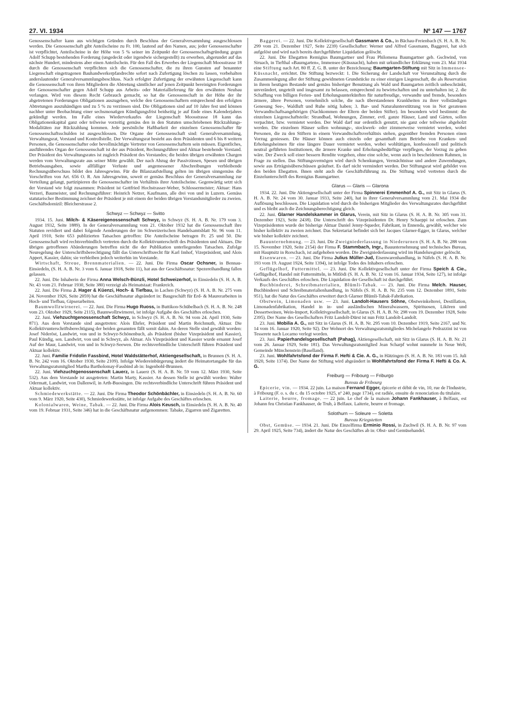27. VI. 1934 Nº 147 — 1767
Genossenschafter kann aus wichtigen Gründen durch Beschluss der Generalversammlung ausgeschlossen werden. Die Genossenschaft gibt Anteilscheine zu Fr. 100, lautend auf den Namen, aus; jeder Genossenschafter ist verpflichtet, Anteilscheine in der Höhe von 5 % seiner im Zeitpunkt der Genossenschaftsgründung gegen Adolf Schupp bestehenden Forderung (ungedeckt oder irgendwie sichergestellt) zu erwerben, abgerundet auf das nächste Hundert, mindestens aber einen Anteilschein. Für den Fall des Erwerbes der Liegenschaft Moosstrasse 18 durch die Genossenschaft verpflichten sich die Genossenschafter, die zu ihren Gunsten auf benannter Liegenschaft eingetragenen Bauhandwerkerpfandrechte sofort nach Zufertigung löschen zu lassen, vorbehalten anderslautender Generalversammlungsbeschluss. Nach erfolgter Zufertigung der erwähnten Liegenschaft kann die Genossenschaft von ihren Mitgliedern die Abtretung sämtlicher auf jenen Zeitpunkt bereinigten Forderungen der Genossenschafter gegen Adolf Schupp aus Arbeits- oder Materiallieferung für den erwähnten Neubau verlangen. Wird von diesem Recht Gebrauch gemacht, so hat die Genossenschaft in der Höhe der ihr abgetretenen Forderungen Obligationen auszugeben, welche den Genossenschaftern entsprechend den erfolgten Abtretungen auszuhändigen und zu 5 % zu verzinsen sind. Die Obligationen sind auf 10 Jahre fest und können nachher unter Beobachtung einer sechsmonatigen Kündigungsfrist beidseitig je auf Ende eines Kalenderjahres gekündigt werden. Im Falle eines Wiederverkaufes der Liegenschaft Moosstrasse 18 kann das Obligationenkapital ganz oder teilweise vorzeitig gemäss den in den Statuten umschriebenen Rückzahlungs-Modalitäten zur Rückzahlung kommen. Jede persönliche Haftbarkeit der einzelnen Genossenschafter für Genossenschaftsschulden ist ausgeschlossen. Die Organe der Genossenschaft sind: Generalversammlung, Verwaltungsrat, Vorstand und Kontrollstelle. Der Verwaltungsrat besteht aus dem Präsidenten und 6 bis 8 weitern Personen, die Genossenschafter oder bevollmächtigte Vertreter von Genossenschaftern sein müssen. Eigentliches, ausführendes Organ der Genossenschaft ist der aus Präsident, Rechnungsführer und Aktuar bestehende Vorstand. Der Präsident des Verwaltungsrates ist zugleich Präsident des Vorstandes; die beiden übrigen erwähnten Chargen werden vom Verwaltungsrate aus seiner Mitte gewählt. Der nach Abzug der Passivzinsen, Spesen und übrigen Betriebsausgaben, sowie allfälliger Verluste und angemessener Abschreibungen verbleibende Rechnungsüberschuss bildet den Jahresgewinn. Für die Bilanzaufstellung gelten im übrigen sinngemäss die Vorschriften von Art. 656 O. R. Am Jahresgewinn, soweit er gemäss Beschluss der Generalversammlung zur Verteilung gelangt, partizipieren die Genossenschafter im Verhältnis ihrer Anteilscheine. Gegenwärtig setzt sich der Vorstand wie folgt zusammen: Präsident ist Gottfried Hochstrasser-Weber, Schlossermeister; Aktuar: Hans Verzeri, Baumeister, und Rechnungsführer: Heinrich Netzer, Kaufmann, alle drei von und in Luzern. Gemäss statutarischer Bestimmung zeichnet der Präsident je mit einem der beiden übrigen Vorstandsmitglieder zu zweien. Geschäftsdomizil: Bleicherstrasse 2.
Schwyz — Schwyz — Svitto
1934. 15. Juni. Milch- & Käsereigenossenschaft Schwyz, in Schwyz (S. H. A. B. Nr. 179 vom 3. August 1932, Seite 1889). In der Generalversammlung vom 21. Oktober 1932 hat die Genossenschaft ihre Statuten revidiert und dabei folgende Aenderungen der im Schweizerischen Handelsamtsblatt Nr. 96 vom 11. April 1910, Seite 653 publizierten Tatsachen getroffen: Die Anteilscheine betragen Fr. 25 und 50. Die Genossenschaft wird rechtsverbindlich vertreten durch die Kollektivunterschrift des Präsidenten und Aktuars. Die übrigen getroffenen Abänderungen betreffen nicht die der Publikation unterliegenden Tatsachen. Zufolge Neuregelung der Unterschriftsberechtigung fällt das Unterschriftsrecht für Karl Imhof, Vizepräsident, und Alois Appert, Kassier, dahin; sie verbleiben jedoch weiterhin im Vorstande.
Wirtschaft, Streue, Brennmaterialien. — 22. Juni. Die Firma Oscar Ochsner, in Bennau-Einsiedeln, (S. H. A. B. Nr. 3 vom 6. Januar 1918, Seite 11), hat aus der Geschäftsnatur: Spezereihandlung fallen gelassen.
22. Juni. Die Inhaberin der Firma Anna Welsch-Bünzli, Hotel Schweizerhof, in Einsiedeln (S. H. A. B. Nr. 43 vom 21. Februar 1930, Seite 380) verzeigt als Heimatstaat: Frankreich.
22. Juni. Die Firma J. Hager & Küenzi, Hoch- & Tiefbau, in Lachen (Schwyz) (S. H. A. B. Nr. 275 vom 24. November 1926, Seite 2059) hat die Geschäftsnatur abgeändert in: Baugeschäft für Erd- & Maurerarbeiten in Hoch- und Tiefbau, Gipserarbeiten.
Baumwollzwirnerei. — 22. Juni. Die Firma Hugo Ruoss, in Buttikon-Schübelbach (S. H. A. B. Nr. 248 vom 23. Oktober 1929, Seite 2115), Baumwollzwirnerei, ist infolge Aufgabe des Geschäftes erloschen.
22. Juni. Viehzuchtgenossenschaft Schwyz, in Schwyz (S. H. A. B. Nr. 94 vom 24. April 1930, Seite 871). Aus dem Vorstande sind ausgetreten: Alois Ehrler, Präsident und Martin Reichmuth, Aktuar. Die Kollektivunterschriftsberechtigung der beiden genannten fällt somit dahin. An deren Stelle sind gewählt worden: Josef Nideröst, Landwirt, von und in Schwyz-Schönenbuch, als Präsident (bisher Vizepräsident und Kassier), Paul Kündig, sen. Landwirt, von und in Schwyz, als Aktuar. Als Vizepräsident und Kassier wurde ernannt Josef Auf der Maur, Landwirt, von und in Schwyz-Seewen. Die rechtsverbindliche Unterschrift führen Präsident und Aktuar kollektiv.
22. Juni. Familie Fridolin Fassbind, Hotel Waldstätterhof, Aktiengesellschaft, in Brunnen (S. H. A. B. Nr. 242 vom 16. Oktober 1930, Seite 2109). Infolge Wiedereinbürgerung ändert die Heimatortangabe für das Verwaltungsratsmitglied Martha Bartholomay-Fassbind ab in: Ingenbohl-Brunnen.
22. Juni. Viehzuchtgenossenschaft Lauerz, in Lauerz (S. H. A. B. Nr. 59 vom 12. März 1930, Seite 532). Aus dem Vorstande ist ausgetreten: Martin Marty, Kassier. An dessen Stelle ist gewählt worden: Walter Odermatt, Landwirt, von Dallenwil, in Arth-Buosingen. Die rechtsverbindliche Unterschrift führen Präsident und Aktuar kollektiv.
Schmiedewerkstätte. — 22. Juni. Die Firma Theodor Schönbächler, in Einsiedeln (S. H. A. B. Nr. 60 vom 9. März 1920, Seite 430), Schmiedewerkstätte, ist infolge Aufgabe des Geschäftes erloschen.
Kolonialwaren, Weine, Tabak. — 22. Juni. Die Firma Alois Keusch, in Einsiedeln (S. H. A. B. Nr. 40 vom 19. Februar 1931, Seite 346) hat in die Geschäftsnatur aufgenommen: Tabake, Zigarren und Zigaretten.
Baggerei. — 22. Juni. Die Kollektivgesellschaft Gassmann & Co., in Bächau-Freienbach (S. H. A. B. Nr. 299 vom 21. Dezember 1927, Seite 2239) Gesellschafter: Werner und Alfred Gassmann, Baggerei, hat sich aufgelöst und wird nach bereits durchgeführter Liquidation gelöscht.
22. Juni. Die Ehegatten Remigius Baumgartner und Frau Philomena Baumgartner geb. Gschwind, von Siruach, in Tiefthal «Baumgarten», Immensee (Küssnacht), haben mit urkundlicher Erklärung vom 23. Mai 1934 eine Stiftung nach Art. 80 ff. Z. G. B. unter der Bezeichnung: Baumgarten-Stiftung mit Sitz in Immensee-Küssnacht, errichtet. Die Stiftung bezweckt: 1. Die Sicherung der Landschaft vor Verunstaltung durch die Zusammenlegung aller der Stiftung gewidmeten Grundstücke zu einer einzigen Liegenschaft, die als Reservation in ihrem heutigen Bestande und gemäss bisheriger Benutzung als Wald und Baumgarten zeitlich unbeschränkt, unverändert, ungeteilt und insgesamt zu belassen, entsprechend zu bewirtschaften und zu unterhalten ist; 2. die Schaffung von billigen Ferien- und Erholungsunterkünften für naturfreudige, verwandte und fremde, besonders ärmere, ältere Personen, vornehmlich solche, die nach überstandenen Krankheiten zu ihrer vollständigen Genesung See-, Waldluft und Ruhe nötig haben; 3. Bar- und Naturalunterstützung von in Not geratenen Verwandtschaftsangehörigen (Nachkommen der Eltern der beiden Stifter). Im besondern wird bestimmt: die einzelnen Liegenschaftsteile: Strandbad, Wohnungen, Zimmer, evtl. ganze Häuser, Land und Gärten, sollen verpachtet, bzw. vermietet werden. Der Wald darf nur ordentlich genutzt, nie ganz oder teilweise abgeholzt werden. Die einzelnen Häuser sollen wohnungs-, stockwerk- oder zimmerweise vermietet werden, wobei Personen, die zu den Stiftern in einem Verwandtschaftsverhältnis stehen, gegenüber fremden Personen einen Vorzug geniessen. Die Häuser können auch einzeln oder gesamthaft zum Betriebe von Kranken- und Erholungsheimen für eine längere Dauer vermietet werden, wobei wohltätigen, konfessionell und politisch neutral geführten Institutionen, die ärmere Kranke und Erholungsbedürftige verpflegen, der Vorzug zu geben wäre. Der Zweck soll einer bessern Rendite vorgehen, ohne eine solche, wenn auch in bescheidenem Rahmen, in Frage zu stellen. Das Stiftungsvermögen wird durch Schenkungen, Vermächtnisse und andere Zuwendungen, sowie aus Erträgnisüberschüssen geäufnet. Es darf nicht vermindert werden. Der Stiftungsrat wird gebildet von den beiden Ehegatten. Ihnen steht auch die Geschäftsführung zu. Die Stiftung wird vertreten durch die Einzelunterschrift des Remigius Baumgartner.
Glarus — Glaris — Glarona
1934. 22. Juni. Die Aktiengesellschaft unter der Firma Spinnerei Emmenhof A. G., mit Sitz in Glarus (S. H. A. B. Nr. 24 vom 30. Januar 1933, Seite 240), hat in ihrer Generalversammlung vom 21. Mai 1934 die Auflösung beschlossen. Die Liquidation wird durch die bisherigen Mitglieder des Verwaltungsrates durchgeführt und es bleibt auch die Zeichnungsberechtigung gleich.
22. Juni. Glarner Handelskammer in Glarus, Verein, mit Sitz in Glarus (S. H. A. B. Nr. 305 vom 31. Dezember 1923, Seite 2438). Die Unterschrift des Vizepräsidenten Dr. Henry Schaeppi ist erloschen. Zum Vizepräsidenten wurde der bisherige Aktuar Daniel Jenny-Squeder, Fabrikant, in Ennenda, gewählt, welcher wie bisher kollektiv zu zweien zeichnet. Das Sekretariat befindet sich bei Jacques Glarner-Egger, in Glarus, welcher wie bisher kollektiv zeichnet.
Bauunternehmung. — 23. Juni. Die Zweigniederlassung in Niederurnen (S. H. A. B. Nr. 288 vom 15. November 1920, Seite 2154) der Firma F. Stammbach, Ingr., Bauunternehmung und technisches Bureau, mit Hauptsitz in Rorschach, ist aufgehoben worden. Die Zweigniederlassung wird im Handelsregister gelöscht.
Eisenwaren. — 23. Juni. Die Firma Julius Müller-Jud, Eisenwarenhandlung, in Näfels (S. H. A. B. Nr. 193 vom 19. August 1924, Seite 1394), ist infolge Todes des Inhabers erloschen.
Geflügelhof, Futtermittel. — 23. Juni. Die Kollektivgesellschaft unter der Firma Speich & Cie., Geflügelhof, Handel mit Futtermitteln, in Mitlödi (S. H. A. B. Nr. 12 vom 16. Januar 1934, Seite 127), ist infolge Verkaufs des Geschäftes erloschen. Die Liquidation der Gesellschaft ist durchgeführt.
Buchbinderei, Schreibmaterialien, Blümli-Tabak. — 23. Juni. Die Firma Melch. Hauser, Buchbinderei und Schreibmaterialienhandlung, in Näfels (S. H. A. B. Nr. 235 vom 12. Dezember 1891, Seite 951), hat die Natur des Geschäftes erweitert durch Glarner Blümli-Tabak-Fabrikation.
Obstwein, Limonaden usw. — 23. Juni. Landolt-Hausers Söhne, Obstweinkelterei, Destillation, Limonadenfabrikation, Handel in in- und ausländischen Mineralwassern, Spirituosen, Likören und Dessertweinen, Wein-Import, Kollektivgesellschaft, in Glarus (S. H. A. B. Nr. 298 vom 19. Dezember 1928, Seite 2395). Der Name des Gesellschafters Fritz Landolt-Dürst ist nun Fritz Landolt-Landolt.
23. Juni. Mobilia A. G., mit Sitz in Glarus (S. H. A. B. Nr. 295 vom 10. Dezember 1919, Seite 2167, und Nr. 14 vom 16. Januar 1920, Seite 92). Der Wohnort des Verwaltungsratsmitgliedes Michelangelo Pedrazzini ist von Tesserete nach Locarno verlegt worden.
23. Juni. Papierhandelsgesellschaft (Pahag), Aktiengesellschaft, mit Sitz in Glarus (S. H. A. B. Nr. 21 vom 26. Januar 1929, Seite 181). Das Verwaltungsratsmitglied Jean Scharpf wohnt nunmehr in Neue Welt, Gemeinde Münchenstein (Baselland).
23. Juni. Wohlfahrtsfond der Firma F. Hefti & Cie. A. G., in Hätzingen (S. H. A. B. Nr. 183 vom 15. Juli 1920, Seite 1374). Der Name der Stiftung wird abgeändert in Wohlfahrtsfond der Firma F. Hefti & Co. A. G.
Freiburg — Fribourg — Friburgo
Bureau de Fribourg
Epicerie, vin. — 1934. 22 juin. La maison Fernand Egger, épicerie et débit de vin, 10, rue de l'Industrie, à Fribourg (F. o. s. du c. du 15 octobre 1925, nº 240, page 1734), est radiée, ensuite de renonciation du titulaire.
Laiterie, beurre, fromage. — 22 juin. Le chef de la maison Johann Fankhauser, à Belfaux, est Johann feu Christian Fankhauser, de Trub, à Belfaux. Laiterie, beurre et fromage.
Solothurn — Soleure — Soletta
Bureau Kriegstetten
Obst, Gemüse. — 1934. 21. Juni. Die Einzelfirma Erminio Rossi, in Zuchwil (S. H. A. B. Nr. 97 vom 29. April 1925, Seite 734), ändert die Natur des Geschäftes ab in: Obst- und Gemüsehandel.